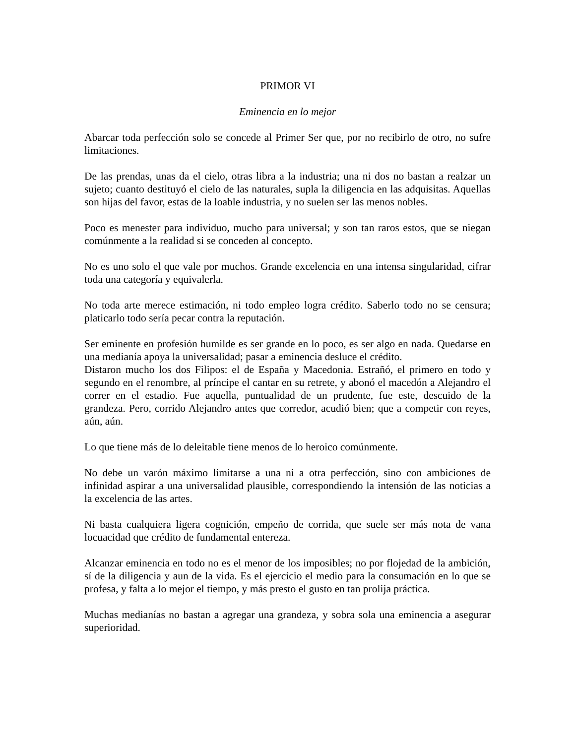PRIMOR VI
Eminencia en lo mejor
Abarcar toda perfección solo se concede al Primer Ser que, por no recibirlo de otro, no sufre limitaciones.
De las prendas, unas da el cielo, otras libra a la industria; una ni dos no bastan a realzar un sujeto; cuanto destituyó el cielo de las naturales, supla la diligencia en las adquisitas. Aquellas son hijas del favor, estas de la loable industria, y no suelen ser las menos nobles.
Poco es menester para individuo, mucho para universal; y son tan raros estos, que se niegan comúnmente a la realidad si se conceden al concepto.
No es uno solo el que vale por muchos. Grande excelencia en una intensa singularidad, cifrar toda una categoría y equivalerla.
No toda arte merece estimación, ni todo empleo logra crédito. Saberlo todo no se censura; platicarlo todo sería pecar contra la reputación.
Ser eminente en profesión humilde es ser grande en lo poco, es ser algo en nada. Quedarse en una medianía apoya la universalidad; pasar a eminencia desluce el crédito.
Distaron mucho los dos Filipos: el de España y Macedonia. Estrañó, el primero en todo y segundo en el renombre, al príncipe el cantar en su retrete, y abonó el macedón a Alejandro el correr en el estadio. Fue aquella, puntualidad de un prudente, fue este, descuido de la grandeza. Pero, corrido Alejandro antes que corredor, acudió bien; que a competir con reyes, aún, aún.
Lo que tiene más de lo deleitable tiene menos de lo heroico comúnmente.
No debe un varón máximo limitarse a una ni a otra perfección, sino con ambiciones de infinidad aspirar a una universalidad plausible, correspondiendo la intensión de las noticias a la excelencia de las artes.
Ni basta cualquiera ligera cognición, empeño de corrida, que suele ser más nota de vana locuacidad que crédito de fundamental entereza.
Alcanzar eminencia en todo no es el menor de los imposibles; no por flojedad de la ambición, sí de la diligencia y aun de la vida. Es el ejercicio el medio para la consumación en lo que se profesa, y falta a lo mejor el tiempo, y más presto el gusto en tan prolija práctica.
Muchas medianías no bastan a agregar una grandeza, y sobra sola una eminencia a asegurar superioridad.